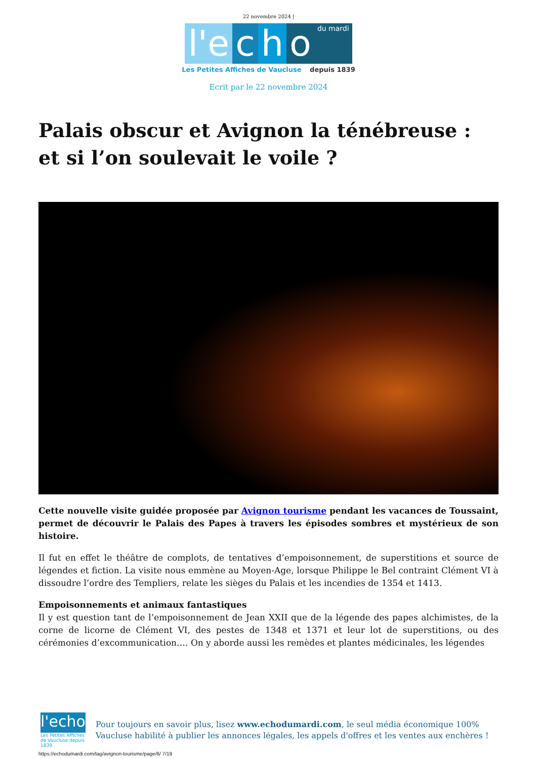22 novembre 2024 |
l'e c h o du mardi
Les Petites Affiches de Vaucluse depuis 1839
Ecrit par le 22 novembre 2024
Palais obscur et Avignon la ténébreuse : et si l’on soulevait le voile ?
Cette nouvelle visite guidée proposée par Avignon tourisme pendant les vacances de Toussaint, permet de découvrir le Palais des Papes à travers les épisodes sombres et mystérieux de son histoire.
Il fut en effet le théâtre de complots, de tentatives d’empoisonnement, de superstitions et source de légendes et fiction. La visite nous emmène au Moyen-Age, lorsque Philippe le Bel contraint Clément VI à dissoudre l’ordre des Templiers, relate les sièges du Palais et les incendies de 1354 et 1413.
Empoisonnements et animaux fantastiques
Il y est question tant de l’empoisonnement de Jean XXII que de la légende des papes alchimistes, de la corne de licorne de Clément VI, des pestes de 1348 et 1371 et leur lot de superstitions, ou des cérémonies d’excommunication…. On y aborde aussi les remèdes et plantes médicinales, les légendes
l'echo
Les Petites Affiches de Vaucluse depuis 1839
Pour toujours en savoir plus, lisez www.echodumardi.com, le seul média économique 100% Vaucluse habilité à publier les annonces légales, les appels d'offres et les ventes aux enchères !
https://echodumardi.com/tag/avignon-tourisme/page/6/ 7/19